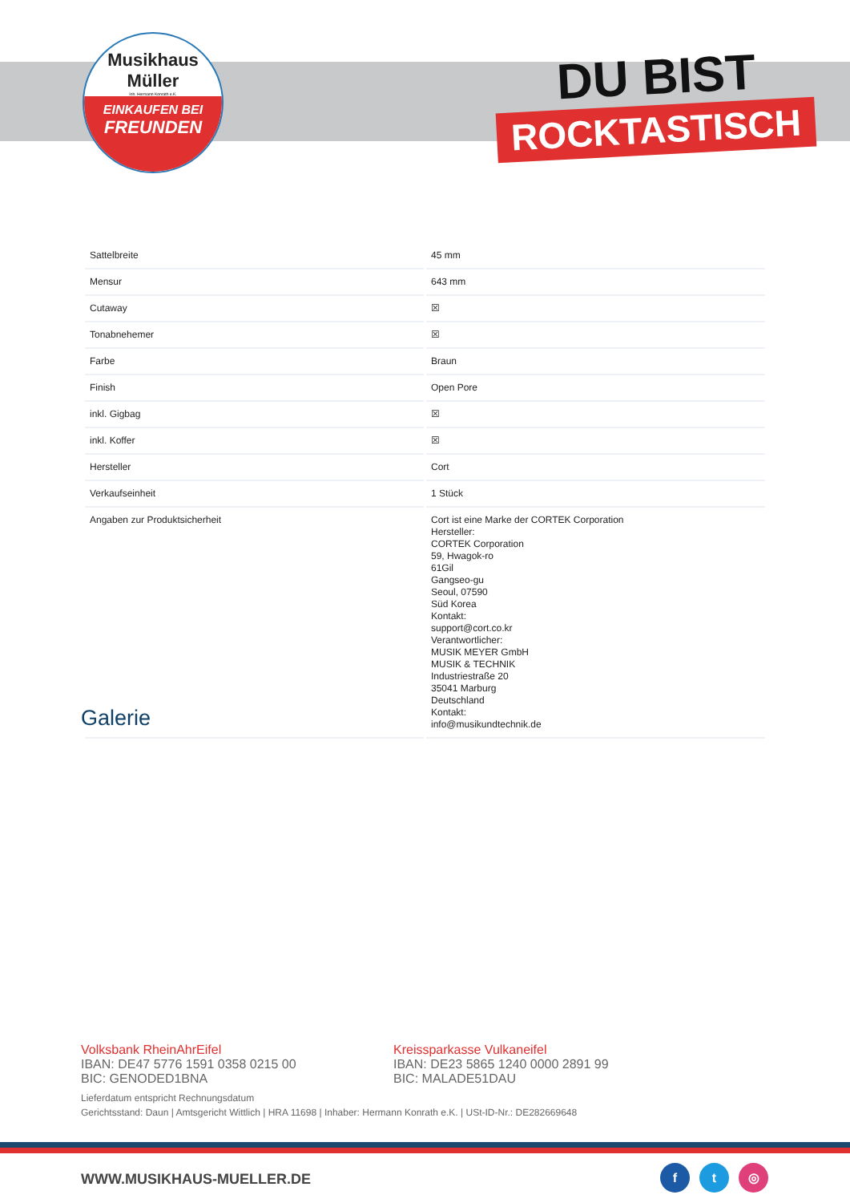Musikhaus
Müller
Inh. Hermann Konrath e.K.
EINKAUFEN BEI
FREUNDEN
DU BIST
ROCKTASTISCH
| Sattelbreite | 45 mm |
| Mensur | 643 mm |
| Cutaway | ☒ |
| Tonabnehemer | ☒ |
| Farbe | Braun |
| Finish | Open Pore |
| inkl. Gigbag | ☒ |
| inkl. Koffer | ☒ |
| Hersteller | Cort |
| Verkaufseinheit | 1 Stück |
| Angaben zur Produktsicherheit | Cort ist eine Marke der CORTEK Corporation Hersteller: CORTEK Corporation 59, Hwagok-ro 61Gil Gangseo-gu Seoul, 07590 Süd Korea Kontakt: support@cort.co.kr Verantwortlicher: MUSIK MEYER GmbH MUSIK & TECHNIK Industriestraße 20 35041 Marburg Deutschland Kontakt: info@musikundtechnik.de |
Galerie
Volksbank RheinAhrEifel
IBAN: DE47 5776 1591 0358 0215 00
BIC: GENODED1BNA
Kreissparkasse Vulkaneifel
IBAN: DE23 5865 1240 0000 2891 99
BIC: MALADE51DAU
Lieferdatum entspricht Rechnungsdatum
Gerichtsstand: Daun | Amtsgericht Wittlich | HRA 11698 | Inhaber: Hermann Konrath e.K. | USt-ID-Nr.: DE282669648
WWW.MUSIKHAUS-MUELLER.DE
f t ◎